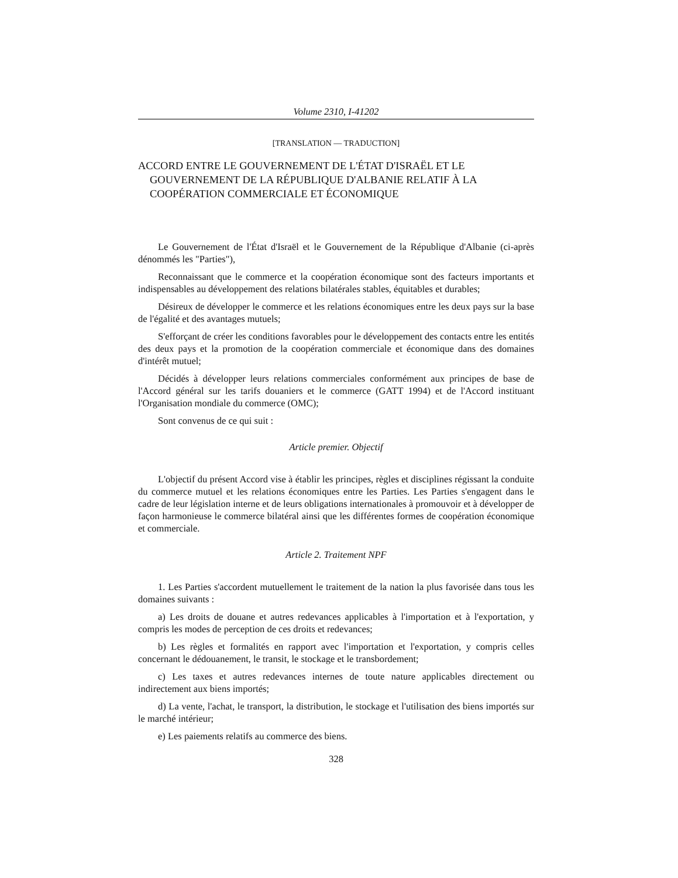Volume 2310, I-41202
[TRANSLATION — TRADUCTION]
ACCORD ENTRE LE GOUVERNEMENT DE L'ÉTAT D'ISRAËL ET LE GOUVERNEMENT DE LA RÉPUBLIQUE D'ALBANIE RELATIF À LA COOPÉRATION COMMERCIALE ET ÉCONOMIQUE
Le Gouvernement de l'État d'Israël et le Gouvernement de la République d'Albanie (ci-après dénommés les "Parties"),
Reconnaissant que le commerce et la coopération économique sont des facteurs importants et indispensables au développement des relations bilatérales stables, équitables et durables;
Désireux de développer le commerce et les relations économiques entre les deux pays sur la base de l'égalité et des avantages mutuels;
S'efforçant de créer les conditions favorables pour le développement des contacts entre les entités des deux pays et la promotion de la coopération commerciale et économique dans des domaines d'intérêt mutuel;
Décidés à développer leurs relations commerciales conformément aux principes de base de l'Accord général sur les tarifs douaniers et le commerce (GATT 1994) et de l'Accord instituant l'Organisation mondiale du commerce (OMC);
Sont convenus de ce qui suit :
Article premier. Objectif
L'objectif du présent Accord vise à établir les principes, règles et disciplines régissant la conduite du commerce mutuel et les relations économiques entre les Parties. Les Parties s'engagent dans le cadre de leur législation interne et de leurs obligations internationales à promouvoir et à développer de façon harmonieuse le commerce bilatéral ainsi que les différentes formes de coopération économique et commerciale.
Article 2. Traitement NPF
1. Les Parties s'accordent mutuellement le traitement de la nation la plus favorisée dans tous les domaines suivants :
a) Les droits de douane et autres redevances applicables à l'importation et à l'exportation, y compris les modes de perception de ces droits et redevances;
b) Les règles et formalités en rapport avec l'importation et l'exportation, y compris celles concernant le dédouanement, le transit, le stockage et le transbordement;
c) Les taxes et autres redevances internes de toute nature applicables directement ou indirectement aux biens importés;
d) La vente, l'achat, le transport, la distribution, le stockage et l'utilisation des biens importés sur le marché intérieur;
e) Les paiements relatifs au commerce des biens.
328